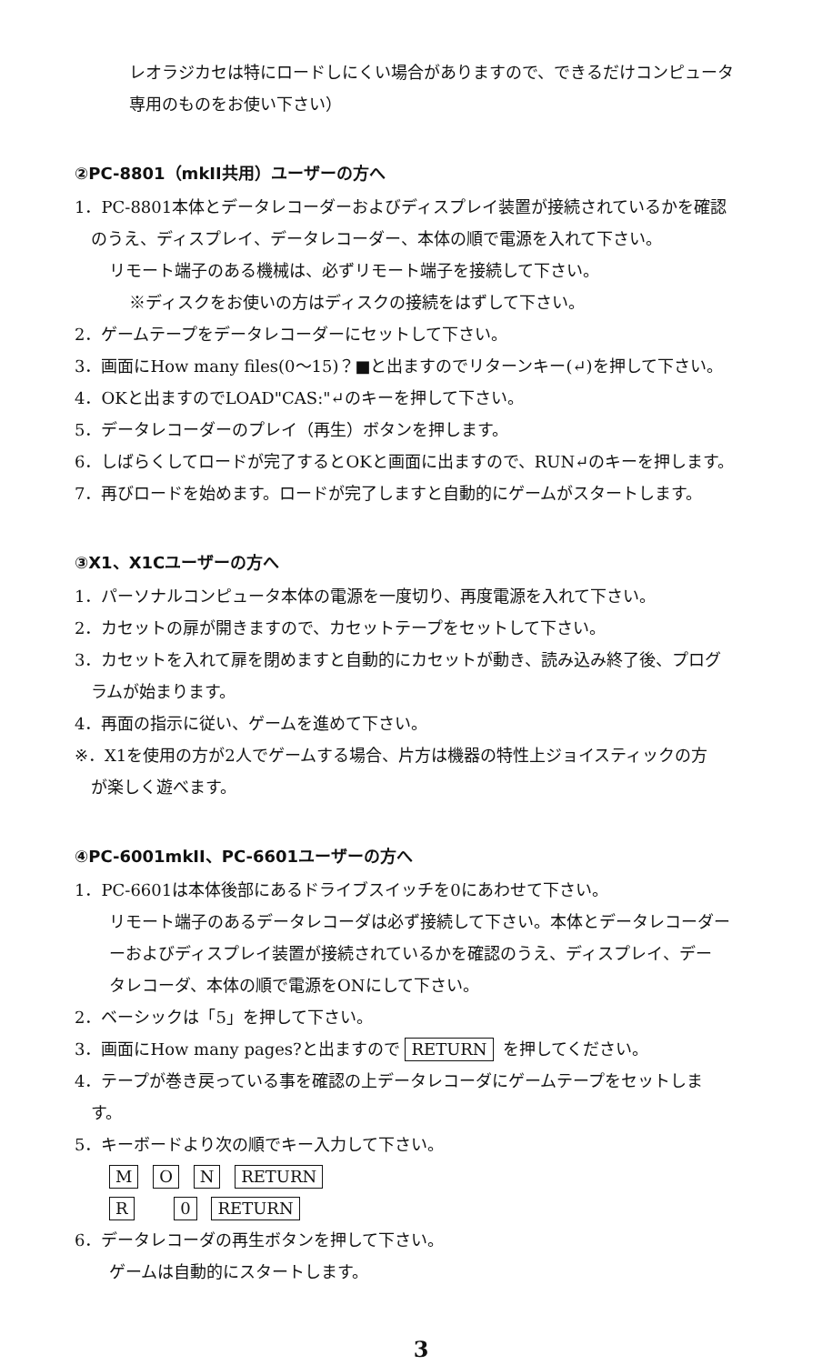レオラジカセは特にロードしにくい場合がありますので、できるだけコンピュータ
専用のものをお使い下さい）
②PC-8801（mkII共用）ユーザーの方へ
1．PC-8801本体とデータレコーダーおよびディスプレイ装置が接続されているかを確認
のうえ、ディスプレイ、データレコーダー、本体の順で電源を入れて下さい。
リモート端子のある機械は、必ずリモート端子を接続して下さい。
※ディスクをお使いの方はディスクの接続をはずして下さい。
2．ゲームテープをデータレコーダーにセットして下さい。
3．画面にHow many files(0～15)？■と出ますのでリターンキー(↵)を押して下さい。
4．OKと出ますのでLOAD"CAS:"↵のキーを押して下さい。
5．データレコーダーのプレイ（再生）ボタンを押します。
6．しばらくしてロードが完了するとOKと画面に出ますので、RUN↵のキーを押します。
7．再びロードを始めます。ロードが完了しますと自動的にゲームがスタートします。
③X1、X1Cユーザーの方へ
1．パーソナルコンピュータ本体の電源を一度切り、再度電源を入れて下さい。
2．カセットの扉が開きますので、カセットテープをセットして下さい。
3．カセットを入れて扉を閉めますと自動的にカセットが動き、読み込み終了後、プログ
ラムが始まります。
4．再面の指示に従い、ゲームを進めて下さい。
※．X1を使用の方が2人でゲームする場合、片方は機器の特性上ジョイスティックの方
が楽しく遊べます。
④PC-6001mkII、PC-6601ユーザーの方へ
1．PC-6601は本体後部にあるドライブスイッチを0にあわせて下さい。
リモート端子のあるデータレコーダは必ず接続して下さい。本体とデータレコーダー
ーおよびディスプレイ装置が接続されているかを確認のうえ、ディスプレイ、デー
タレコーダ、本体の順で電源をONにして下さい。
2．ベーシックは「5」を押して下さい。
3．画面にHow many pages?と出ますので RETURN を押してください。
4．テープが巻き戻っている事を確認の上データレコーダにゲームテープをセットしま
す。
5．キーボードより次の順でキー入力して下さい。
M O N RETURN
R 0 RETURN
6．データレコーダの再生ボタンを押して下さい。
ゲームは自動的にスタートします。
3